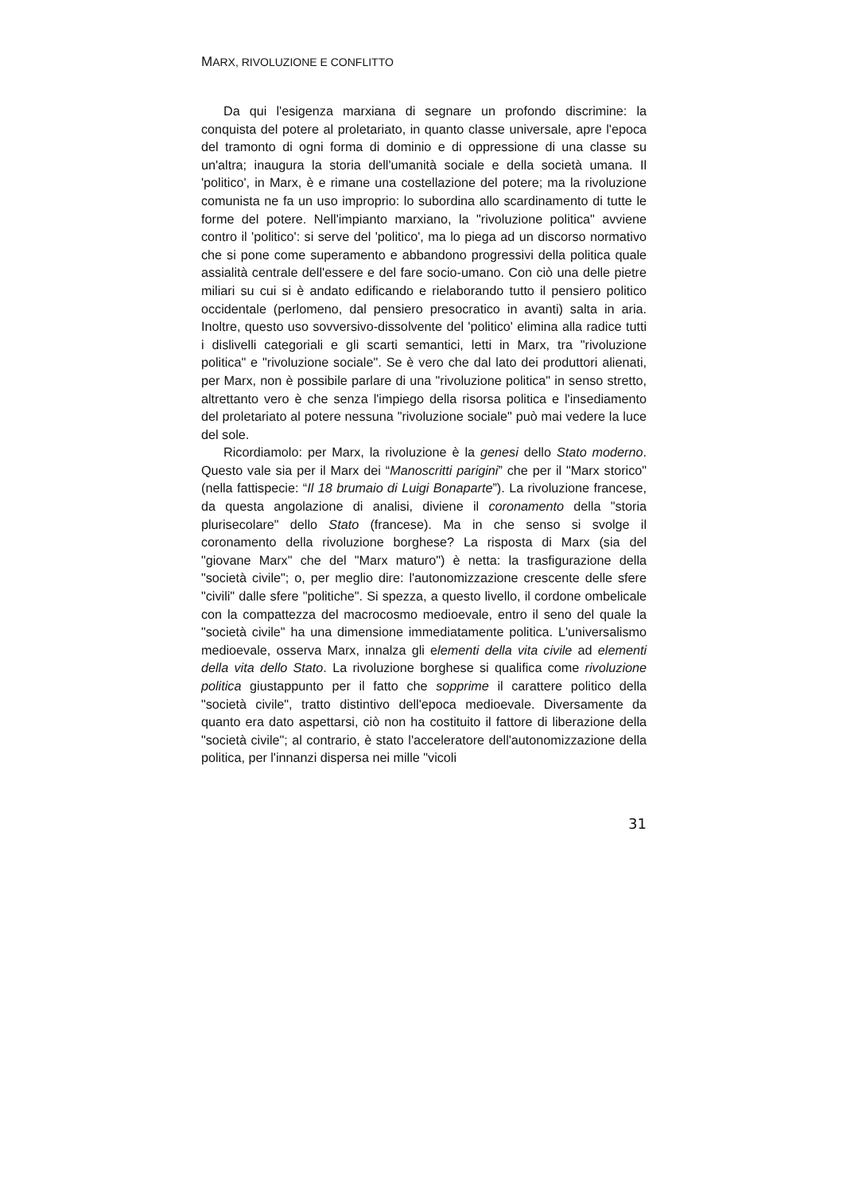MARX, RIVOLUZIONE E CONFLITTO
Da qui l'esigenza marxiana di segnare un profondo discrimine: la conquista del potere al proletariato, in quanto classe universale, apre l'epoca del tramonto di ogni forma di dominio e di oppressione di una classe su un'altra; inaugura la storia dell'umanità sociale e della società umana. Il 'politico', in Marx, è e rimane una costellazione del potere; ma la rivoluzione comunista ne fa un uso improprio: lo subordina allo scardinamento di tutte le forme del potere. Nell'impianto marxiano, la "rivoluzione politica" avviene contro il 'politico': si serve del 'politico', ma lo piega ad un discorso normativo che si pone come superamento e abbandono progressivi della politica quale assialità centrale dell'essere e del fare socio-umano. Con ciò una delle pietre miliari su cui si è andato edificando e rielaborando tutto il pensiero politico occidentale (perlomeno, dal pensiero presocratico in avanti) salta in aria. Inoltre, questo uso sovversivo-dissolvente del 'politico' elimina alla radice tutti i dislivelli categoriali e gli scarti semantici, letti in Marx, tra "rivoluzione politica" e "rivoluzione sociale". Se è vero che dal lato dei produttori alienati, per Marx, non è possibile parlare di una "rivoluzione politica" in senso stretto, altrettanto vero è che senza l'impiego della risorsa politica e l'insediamento del proletariato al potere nessuna "rivoluzione sociale" può mai vedere la luce del sole.
Ricordiamolo: per Marx, la rivoluzione è la genesi dello Stato moderno. Questo vale sia per il Marx dei “Manoscritti parigini” che per il "Marx storico" (nella fattispecie: “Il 18 brumaio di Luigi Bonaparte”). La rivoluzione francese, da questa angolazione di analisi, diviene il coronamento della "storia plurisecolare" dello Stato (francese). Ma in che senso si svolge il coronamento della rivoluzione borghese? La risposta di Marx (sia del "giovane Marx" che del "Marx maturo") è netta: la trasfigurazione della "società civile"; o, per meglio dire: l'autonomizzazione crescente delle sfere "civili" dalle sfere "politiche". Si spezza, a questo livello, il cordone ombelicale con la compattezza del macrocosmo medioevale, entro il seno del quale la "società civile" ha una dimensione immediatamente politica. L'universalismo medioevale, osserva Marx, innalza gli elementi della vita civile ad elementi della vita dello Stato. La rivoluzione borghese si qualifica come rivoluzione politica giustappunto per il fatto che sopprime il carattere politico della "società civile", tratto distintivo dell'epoca medioevale. Diversamente da quanto era dato aspettarsi, ciò non ha costituito il fattore di liberazione della "società civile"; al contrario, è stato l'acceleratore dell'autonomizzazione della politica, per l'innanzi dispersa nei mille "vicoli
31